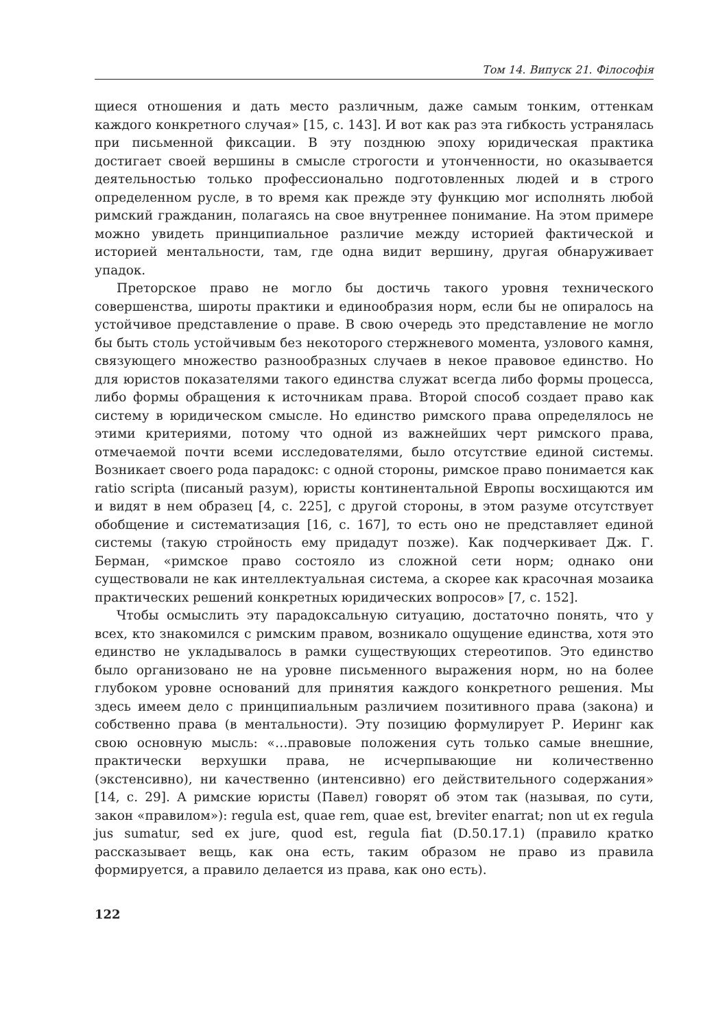Том 14. Випуск 21. Філософія
щиеся отношения и дать место различным, даже самым тонким, оттенкам каждого конкретного случая» [15, с. 143]. И вот как раз эта гибкость устранялась при письменной фиксации. В эту позднюю эпоху юридическая практика достигает своей вершины в смысле строгости и утонченности, но оказывается деятельностью только профессионально подготовленных людей и в строго определенном русле, в то время как прежде эту функцию мог исполнять любой римский гражданин, полагаясь на свое внутреннее понимание. На этом примере можно увидеть принципиальное различие между историей фактической и историей ментальности, там, где одна видит вершину, другая обнаруживает упадок.
Преторское право не могло бы достичь такого уровня технического совершенства, широты практики и единообразия норм, если бы не опиралось на устойчивое представление о праве. В свою очередь это представление не могло бы быть столь устойчивым без некоторого стержневого момента, узлового камня, связующего множество разнообразных случаев в некое правовое единство. Но для юристов показателями такого единства служат всегда либо формы процесса, либо формы обращения к источникам права. Второй способ создает право как систему в юридическом смысле. Но единство римского права определялось не этими критериями, потому что одной из важнейших черт римского права, отмечаемой почти всеми исследователями, было отсутствие единой системы. Возникает своего рода парадокс: с одной стороны, римское право понимается как ratio scripta (писаный разум), юристы континентальной Европы восхищаются им и видят в нем образец [4, с. 225], с другой стороны, в этом разуме отсутствует обобщение и систематизация [16, с. 167], то есть оно не представляет единой системы (такую стройность ему придадут позже). Как подчеркивает Дж. Г. Берман, «римское право состояло из сложной сети норм; однако они существовали не как интеллектуальная система, а скорее как красочная мозаика практических решений конкретных юридических вопросов» [7, с. 152].
Чтобы осмыслить эту парадоксальную ситуацию, достаточно понять, что у всех, кто знакомился с римским правом, возникало ощущение единства, хотя это единство не укладывалось в рамки существующих стереотипов. Это единство было организовано не на уровне письменного выражения норм, но на более глубоком уровне оснований для принятия каждого конкретного решения. Мы здесь имеем дело с принципиальным различием позитивного права (закона) и собственно права (в ментальности). Эту позицию формулирует Р. Иеринг как свою основную мысль: «…правовые положения суть только самые внешние, практически верхушки права, не исчерпывающие ни количественно (экстенсивно), ни качественно (интенсивно) его действительного содержания» [14, с. 29]. А римские юристы (Павел) говорят об этом так (называя, по сути, закон «правилом»): regula est, quae rem, quae est, breviter enarrat; non ut ex regula jus sumatur, sed ex jure, quod est, regula fiat (D.50.17.1) (правило кратко рассказывает вещь, как она есть, таким образом не право из правила формируется, а правило делается из права, как оно есть).
122